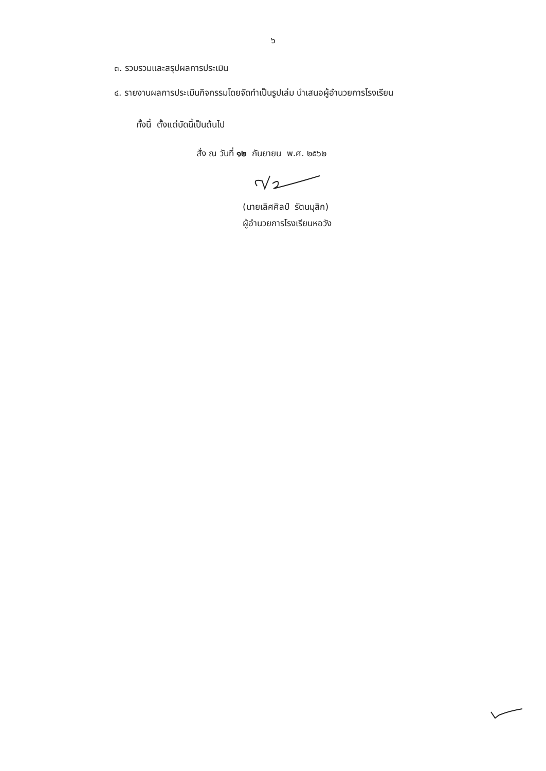๖
๓. รวบรวมและสรุปผลการประเมิน
๔. รายงานผลการประเมินกิจกรรมโดยจัดทำเป็นรูปเล่ม นำเสนอผู้อำนวยการโรงเรียน
ทั้งนี้ ตั้งแต่บัดนี้เป็นต้นไป
สั่ง ณ วันที่ ๑๒ กันยายน พ.ศ. ๒๕๖๒
(นายเลิศศิลป์ รัตนมุสิก)
ผู้อำนวยการโรงเรียนหอวัง